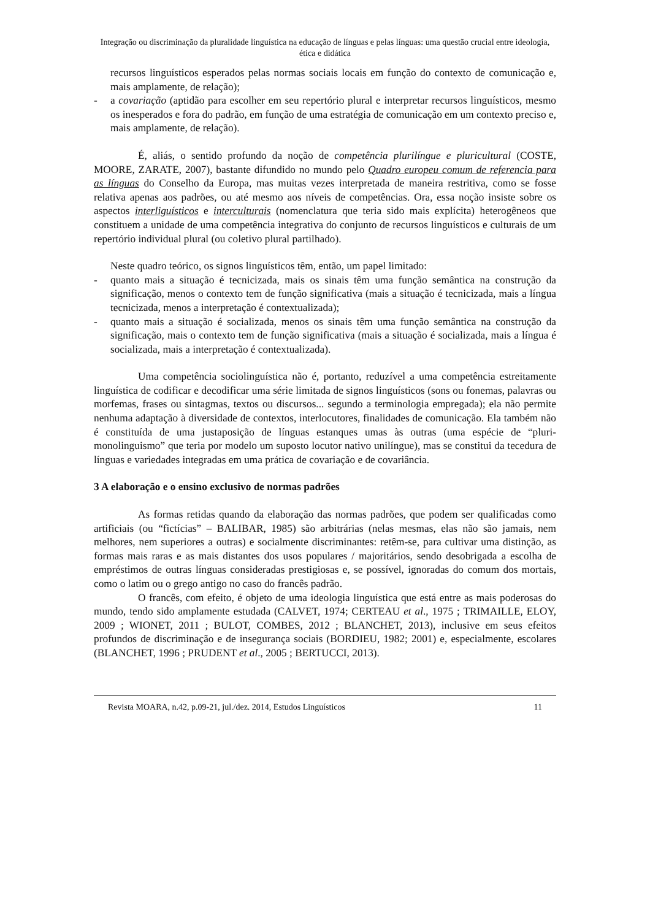Integração ou discriminação da pluralidade linguística na educação de línguas e pelas línguas: uma questão crucial entre ideologia, ética e didática
recursos linguísticos esperados pelas normas sociais locais em função do contexto de comunicação e, mais amplamente, de relação);
- a covariação (aptidão para escolher em seu repertório plural e interpretar recursos linguísticos, mesmo os inesperados e fora do padrão, em função de uma estratégia de comunicação em um contexto preciso e, mais amplamente, de relação).
É, aliás, o sentido profundo da noção de competência plurilíngue e pluricultural (COSTE, MOORE, ZARATE, 2007), bastante difundido no mundo pelo Quadro europeu comum de referencia para as línguas do Conselho da Europa, mas muitas vezes interpretada de maneira restritiva, como se fosse relativa apenas aos padrões, ou até mesmo aos níveis de competências. Ora, essa noção insiste sobre os aspectos interliguísticos e interculturais (nomenclatura que teria sido mais explícita) heterogêneos que constituem a unidade de uma competência integrativa do conjunto de recursos linguísticos e culturais de um repertório individual plural (ou coletivo plural partilhado).
Neste quadro teórico, os signos linguísticos têm, então, um papel limitado:
- quanto mais a situação é tecnicizada, mais os sinais têm uma função semântica na construção da significação, menos o contexto tem de função significativa (mais a situação é tecnicizada, mais a língua tecnicizada, menos a interpretação é contextualizada);
- quanto mais a situação é socializada, menos os sinais têm uma função semântica na construção da significação, mais o contexto tem de função significativa (mais a situação é socializada, mais a língua é socializada, mais a interpretação é contextualizada).
Uma competência sociolinguística não é, portanto, reduzível a uma competência estreitamente linguística de codificar e decodificar uma série limitada de signos linguísticos (sons ou fonemas, palavras ou morfemas, frases ou sintagmas, textos ou discursos... segundo a terminologia empregada); ela não permite nenhuma adaptação à diversidade de contextos, interlocutores, finalidades de comunicação. Ela também não é constituída de uma justaposição de línguas estanques umas às outras (uma espécie de “pluri-monolinguismo” que teria por modelo um suposto locutor nativo unilíngue), mas se constitui da tecedura de línguas e variedades integradas em uma prática de covariação e de covariância.
3 A elaboração e o ensino exclusivo de normas padrões
As formas retidas quando da elaboração das normas padrões, que podem ser qualificadas como artificiais (ou “fictícias” – BALIBAR, 1985) são arbitrárias (nelas mesmas, elas não são jamais, nem melhores, nem superiores a outras) e socialmente discriminantes: retêm-se, para cultivar uma distinção, as formas mais raras e as mais distantes dos usos populares / majoritários, sendo desobrigada a escolha de empréstimos de outras línguas consideradas prestigiosas e, se possível, ignoradas do comum dos mortais, como o latim ou o grego antigo no caso do francês padrão.
O francês, com efeito, é objeto de uma ideologia linguística que está entre as mais poderosas do mundo, tendo sido amplamente estudada (CALVET, 1974; CERTEAU et al., 1975 ; TRIMAILLE, ELOY, 2009 ; WIONET, 2011 ; BULOT, COMBES, 2012 ; BLANCHET, 2013), inclusive em seus efeitos profundos de discriminação e de insegurança sociais (BORDIEU, 1982; 2001) e, especialmente, escolares (BLANCHET, 1996 ; PRUDENT et al., 2005 ; BERTUCCI, 2013).
Revista MOARA, n.42, p.09-21, jul./dez. 2014, Estudos Linguísticos 11